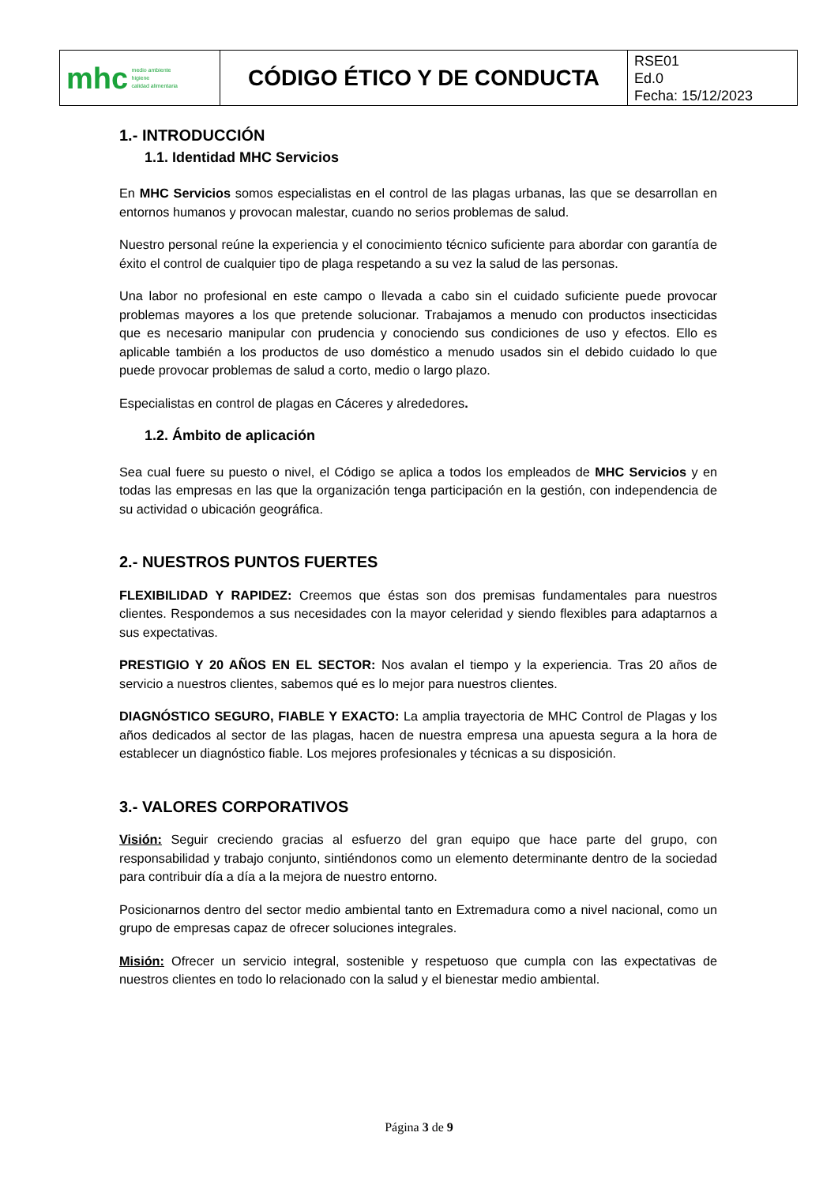| mhc medio ambiente higiene calidad alimentaria | CÓDIGO ÉTICO Y DE CONDUCTA | RSE01 Ed.0 Fecha: 15/12/2023 |
1.- INTRODUCCIÓN
1.1. Identidad MHC Servicios
En MHC Servicios somos especialistas en el control de las plagas urbanas, las que se desarrollan en entornos humanos y provocan malestar, cuando no serios problemas de salud.
Nuestro personal reúne la experiencia y el conocimiento técnico suficiente para abordar con garantía de éxito el control de cualquier tipo de plaga respetando a su vez la salud de las personas.
Una labor no profesional en este campo o llevada a cabo sin el cuidado suficiente puede provocar problemas mayores a los que pretende solucionar. Trabajamos a menudo con productos insecticidas que es necesario manipular con prudencia y conociendo sus condiciones de uso y efectos. Ello es aplicable también a los productos de uso doméstico a menudo usados sin el debido cuidado lo que puede provocar problemas de salud a corto, medio o largo plazo.
Especialistas en control de plagas en Cáceres y alrededores.
1.2. Ámbito de aplicación
Sea cual fuere su puesto o nivel, el Código se aplica a todos los empleados de MHC Servicios y en todas las empresas en las que la organización tenga participación en la gestión, con independencia de su actividad o ubicación geográfica.
2.- NUESTROS PUNTOS FUERTES
FLEXIBILIDAD Y RAPIDEZ: Creemos que éstas son dos premisas fundamentales para nuestros clientes. Respondemos a sus necesidades con la mayor celeridad y siendo flexibles para adaptarnos a sus expectativas.
PRESTIGIO Y 20 AÑOS EN EL SECTOR: Nos avalan el tiempo y la experiencia. Tras 20 años de servicio a nuestros clientes, sabemos qué es lo mejor para nuestros clientes.
DIAGNÓSTICO SEGURO, FIABLE Y EXACTO: La amplia trayectoria de MHC Control de Plagas y los años dedicados al sector de las plagas, hacen de nuestra empresa una apuesta segura a la hora de establecer un diagnóstico fiable. Los mejores profesionales y técnicas a su disposición.
3.- VALORES CORPORATIVOS
Visión: Seguir creciendo gracias al esfuerzo del gran equipo que hace parte del grupo, con responsabilidad y trabajo conjunto, sintiéndonos como un elemento determinante dentro de la sociedad para contribuir día a día a la mejora de nuestro entorno.
Posicionarnos dentro del sector medio ambiental tanto en Extremadura como a nivel nacional, como un grupo de empresas capaz de ofrecer soluciones integrales.
Misión: Ofrecer un servicio integral, sostenible y respetuoso que cumpla con las expectativas de nuestros clientes en todo lo relacionado con la salud y el bienestar medio ambiental.
Página 3 de 9